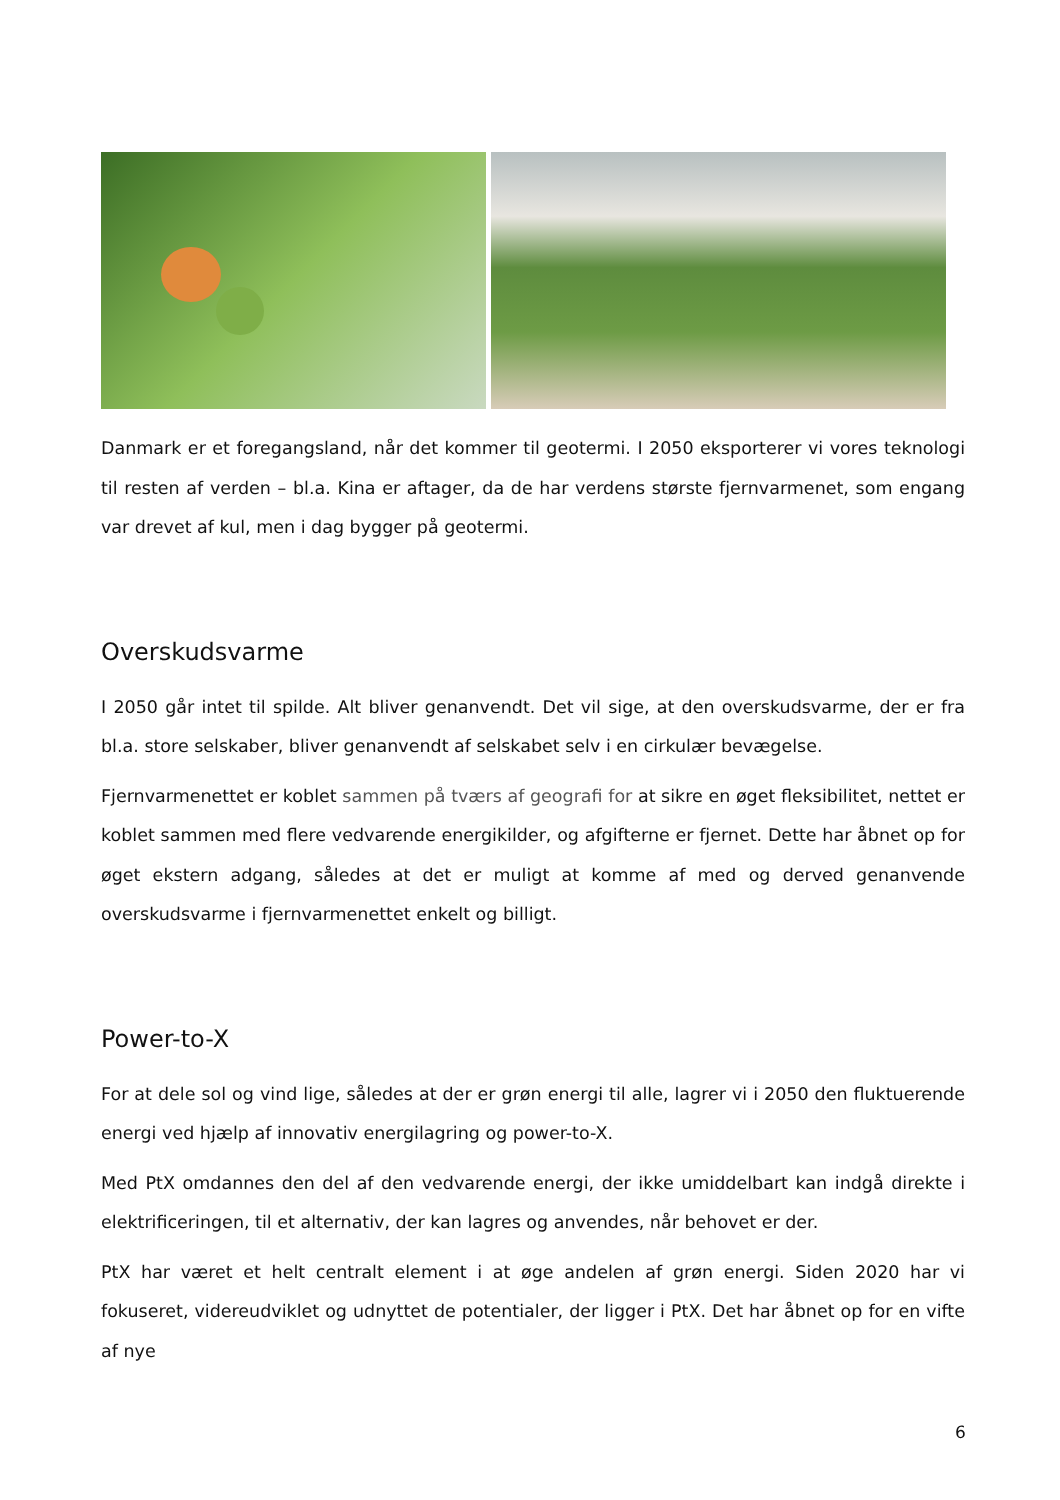Danmark er et foregangsland, når det kommer til geotermi. I 2050 eksporterer vi vores teknologi til resten af verden – bl.a. Kina er aftager, da de har verdens største fjernvarmenet, som engang var drevet af kul, men i dag bygger på geotermi.
Overskudsvarme
I 2050 går intet til spilde. Alt bliver genanvendt. Det vil sige, at den overskudsvarme, der er fra bl.a. store selskaber, bliver genanvendt af selskabet selv i en cirkulær bevægelse.
Fjernvarmenettet er koblet sammen på tværs af geografi for at sikre en øget fleksibilitet, nettet er koblet sammen med flere vedvarende energikilder, og afgifterne er fjernet. Dette har åbnet op for øget ekstern adgang, således at det er muligt at komme af med og derved genanvende overskudsvarme i fjernvarmenettet enkelt og billigt.
Power-to-X
For at dele sol og vind lige, således at der er grøn energi til alle, lagrer vi i 2050 den fluktuerende energi ved hjælp af innovativ energilagring og power-to-X.
Med PtX omdannes den del af den vedvarende energi, der ikke umiddelbart kan indgå direkte i elektrificeringen, til et alternativ, der kan lagres og anvendes, når behovet er der.
PtX har været et helt centralt element i at øge andelen af grøn energi. Siden 2020 har vi fokuseret, videreudviklet og udnyttet de potentialer, der ligger i PtX. Det har åbnet op for en vifte af nye
6